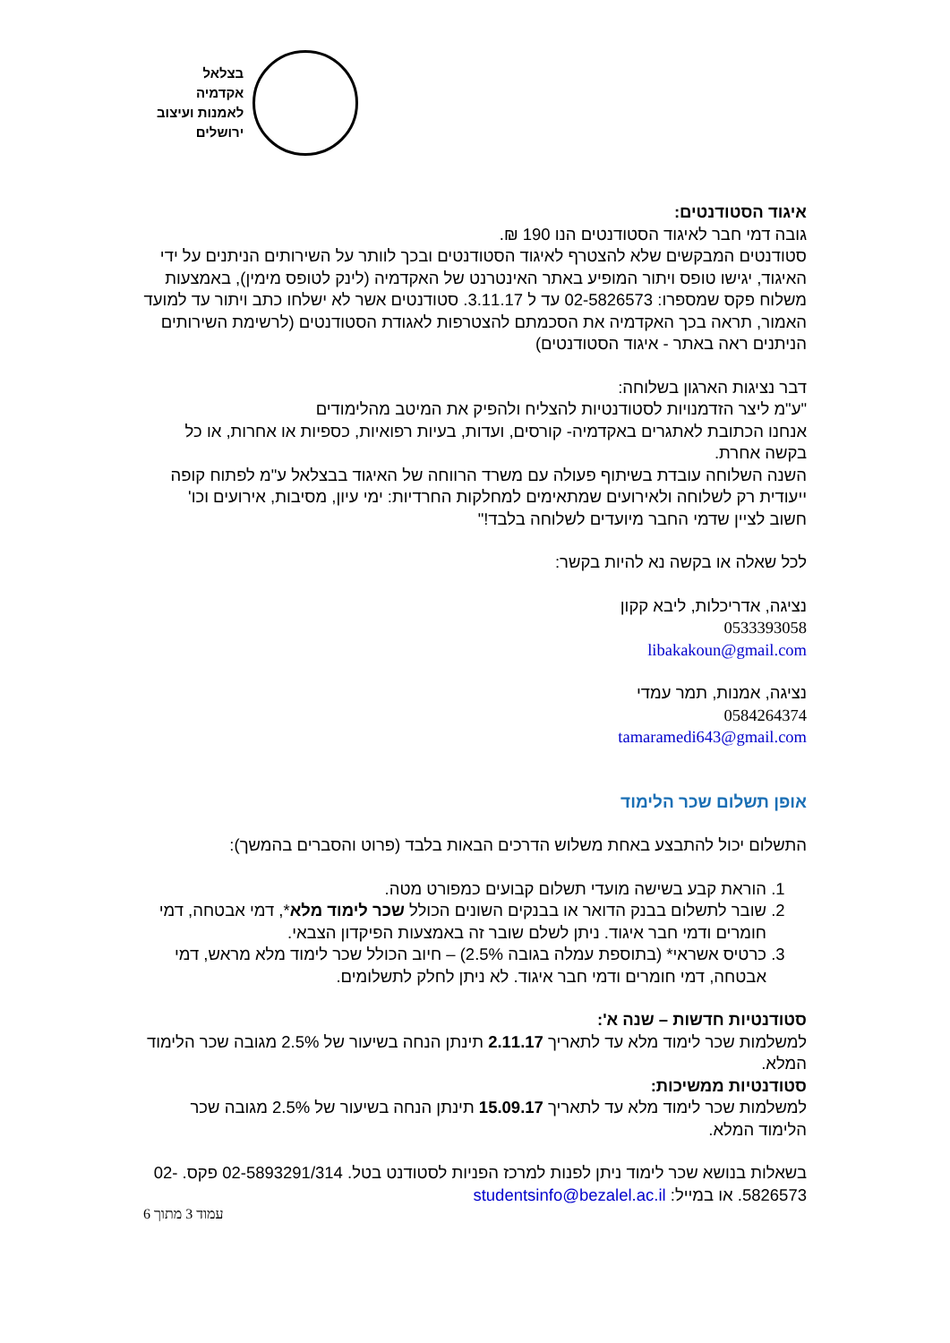בצלאל
אקדמיה
לאמנות ועיצוב
ירושלים
איגוד הסטודנטים:
גובה דמי חבר לאיגוד הסטודנטים הנו 190 ₪.
סטודנטים המבקשים שלא להצטרף לאיגוד הסטודנטים ובכך לוותר על השירותים הניתנים על ידי האיגוד, יגישו טופס ויתור המופיע באתר האינטרנט של האקדמיה (לינק לטופס מימין), באמצעות משלוח פקס שמספרו: 02-5826573 עד ל 3.11.17. סטודנטים אשר לא ישלחו כתב ויתור עד למועד האמור, תראה בכך האקדמיה את הסכמתם להצטרפות לאגודת הסטודנטים (לרשימת השירותים הניתנים ראה באתר - איגוד הסטודנטים)
דבר נציגות הארגון בשלוחה:
"ע"מ ליצר הזדמנויות לסטודנטיות להצליח ולהפיק את המיטב מהלימודים
אנחנו הכתובת לאתגרים באקדמיה- קורסים, ועדות, בעיות רפואיות, כספיות או אחרות, או כל בקשה אחרת.
השנה השלוחה עובדת בשיתוף פעולה עם משרד הרווחה של האיגוד בבצלאל ע"מ לפתוח קופה ייעודית רק לשלוחה ולאירועים שמתאימים למחלקות החרדיות: ימי עיון, מסיבות, אירועים וכו'
חשוב לציין שדמי החבר מיועדים לשלוחה בלבד!"
לכל שאלה או בקשה נא להיות בקשר:
נציגה, אדריכלות, ליבא קקון
0533393058
libakakoun@gmail.com
נציגה, אמנות, תמר עמדי
0584264374
tamaramedi643@gmail.com
אופן תשלום שכר הלימוד
התשלום יכול להתבצע באחת משלוש הדרכים הבאות בלבד (פרוט והסברים בהמשך):
1. הוראת קבע בשישה מועדי תשלום קבועים כמפורט מטה.
2. שובר לתשלום בבנק הדואר או בבנקים השונים הכולל שכר לימוד מלא*, דמי אבטחה, דמי חומרים ודמי חבר איגוד. ניתן לשלם שובר זה באמצעות הפיקדון הצבאי.
3. כרטיס אשראי* (בתוספת עמלה בגובה 2.5%) – חיוב הכולל שכר לימוד מלא מראש, דמי אבטחה, דמי חומרים ודמי חבר איגוד. לא ניתן לחלק לתשלומים.
סטודנטיות חדשות – שנה א':
למשלמות שכר לימוד מלא עד לתאריך 2.11.17 תינתן הנחה בשיעור של 2.5% מגובה שכר הלימוד המלא.
סטודנטיות ממשיכות:
למשלמות שכר לימוד מלא עד לתאריך 15.09.17 תינתן הנחה בשיעור של 2.5% מגובה שכר הלימוד המלא.
בשאלות בנושא שכר לימוד ניתן לפנות למרכז הפניות לסטודנט בטל. 02-5893291/314 פקס. 02-5826573. או במייל: studentsinfo@bezalel.ac.il
עמוד 3 מתוך 6